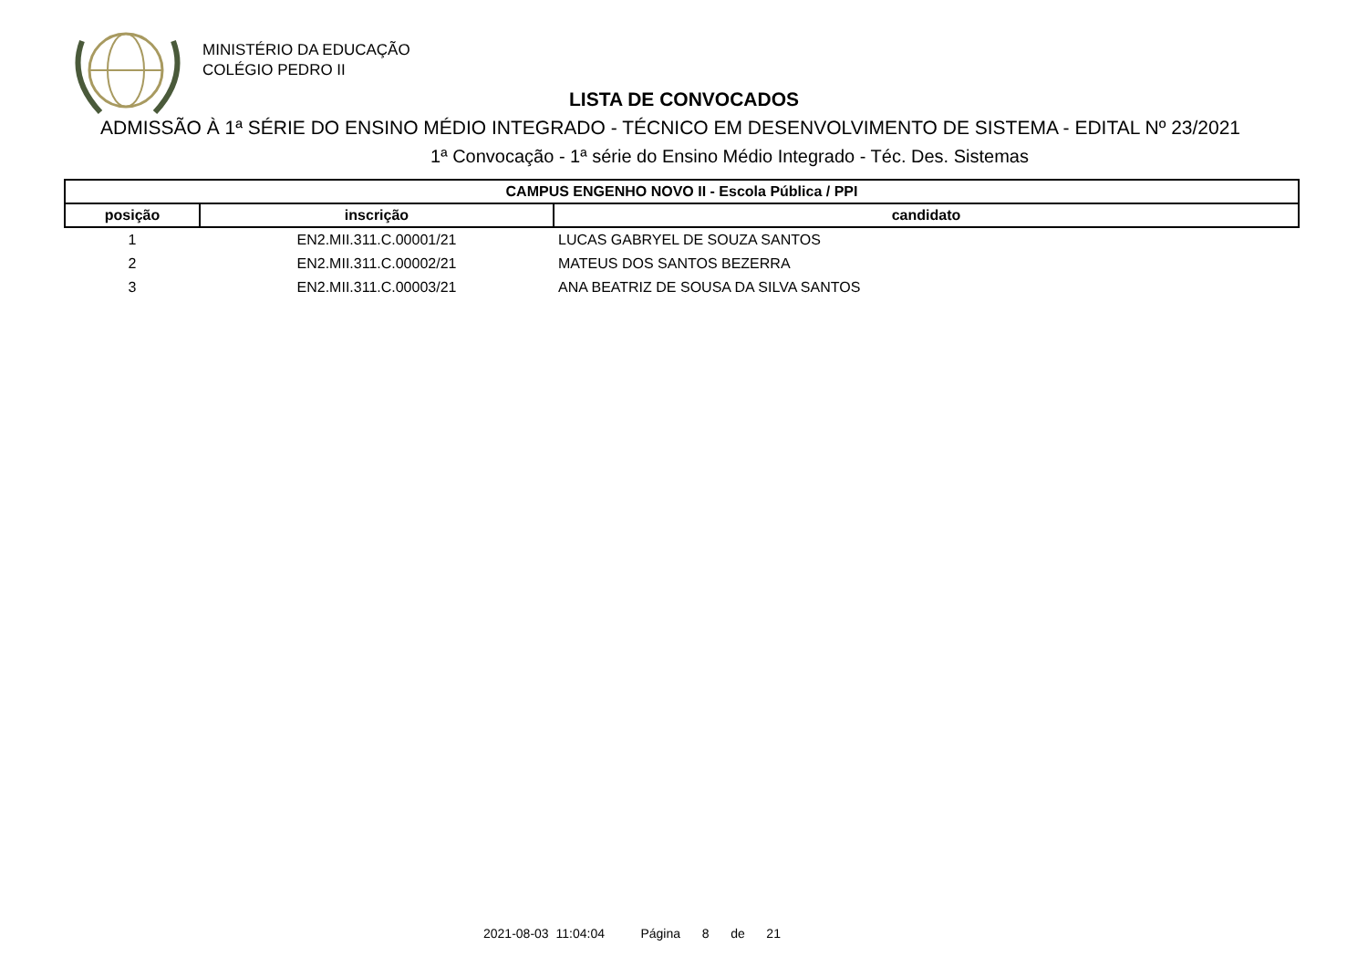MINISTÉRIO DA EDUCAÇÃO
COLÉGIO PEDRO II
LISTA DE CONVOCADOS
ADMISSÃO À 1ª SÉRIE DO ENSINO MÉDIO INTEGRADO - TÉCNICO EM DESENVOLVIMENTO DE SISTEMA - EDITAL Nº 23/2021
1ª Convocação - 1ª série do Ensino Médio Integrado - Téc. Des. Sistemas
| CAMPUS ENGENHO NOVO II - Escola Pública / PPI | | |
| --- | --- | --- |
| posição | inscrição | candidato |
| 1 | EN2.MII.311.C.00001/21 | LUCAS GABRYEL DE SOUZA SANTOS |
| 2 | EN2.MII.311.C.00002/21 | MATEUS DOS SANTOS BEZERRA |
| 3 | EN2.MII.311.C.00003/21 | ANA BEATRIZ DE SOUSA DA SILVA SANTOS |
2021-08-03 11:04:04 Página 8 de 21